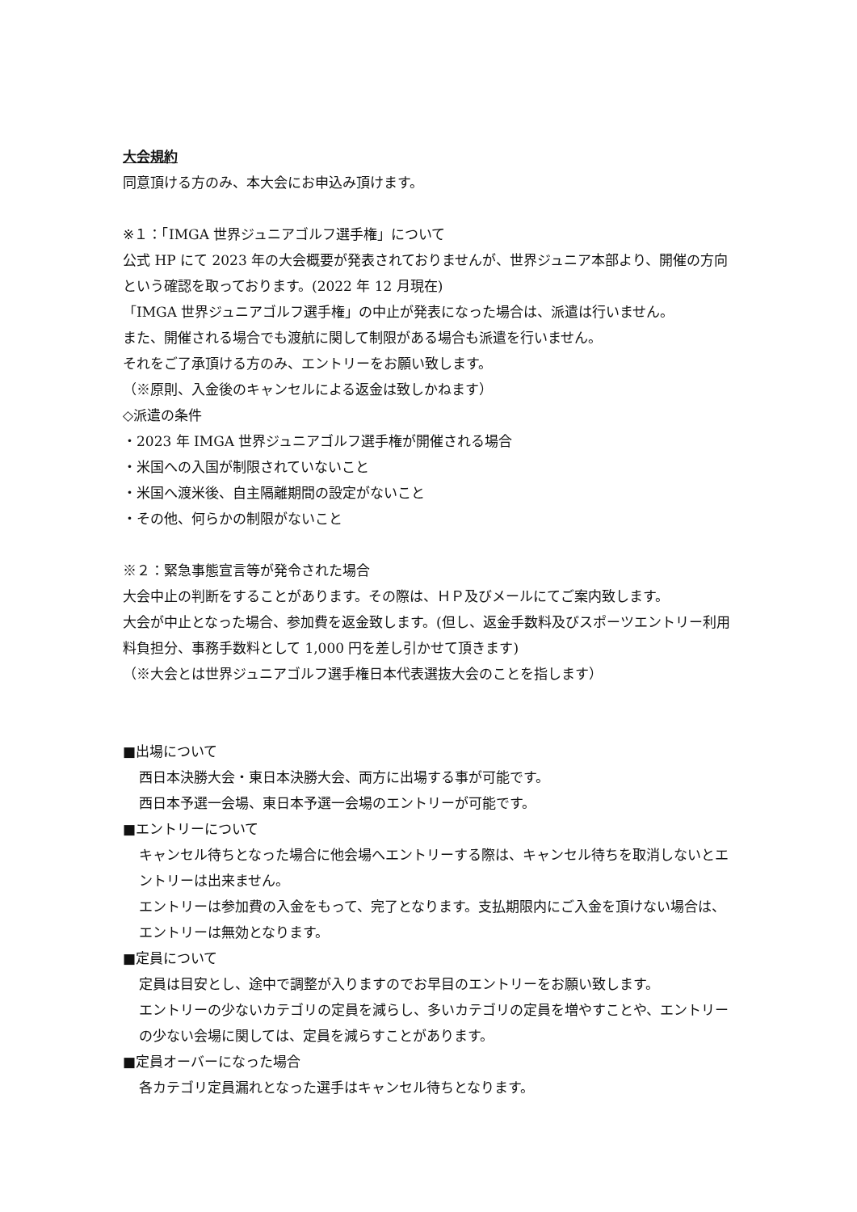大会規約
同意頂ける方のみ、本大会にお申込み頂けます。
※１：「IMGA 世界ジュニアゴルフ選手権」について
公式 HP にて 2023 年の大会概要が発表されておりませんが、世界ジュニア本部より、開催の方向という確認を取っております。(2022 年 12 月現在)
「IMGA 世界ジュニアゴルフ選手権」の中止が発表になった場合は、派遣は行いません。
また、開催される場合でも渡航に関して制限がある場合も派遣を行いません。
それをご了承頂ける方のみ、エントリーをお願い致します。
（※原則、入金後のキャンセルによる返金は致しかねます）
◇派遣の条件
・2023 年 IMGA 世界ジュニアゴルフ選手権が開催される場合
・米国への入国が制限されていないこと
・米国へ渡米後、自主隔離期間の設定がないこと
・その他、何らかの制限がないこと
※２：緊急事態宣言等が発令された場合
大会中止の判断をすることがあります。その際は、ＨＰ及びメールにてご案内致します。
大会が中止となった場合、参加費を返金致します。(但し、返金手数料及びスポーツエントリー利用料負担分、事務手数料として 1,000 円を差し引かせて頂きます)
（※大会とは世界ジュニアゴルフ選手権日本代表選抜大会のことを指します）
■出場について
西日本決勝大会・東日本決勝大会、両方に出場する事が可能です。
西日本予選一会場、東日本予選一会場のエントリーが可能です。
■エントリーについて
キャンセル待ちとなった場合に他会場へエントリーする際は、キャンセル待ちを取消しないとエントリーは出来ません。
エントリーは参加費の入金をもって、完了となります。支払期限内にご入金を頂けない場合は、エントリーは無効となります。
■定員について
定員は目安とし、途中で調整が入りますのでお早目のエントリーをお願い致します。
エントリーの少ないカテゴリの定員を減らし、多いカテゴリの定員を増やすことや、エントリーの少ない会場に関しては、定員を減らすことがあります。
■定員オーバーになった場合
各カテゴリ定員漏れとなった選手はキャンセル待ちとなります。